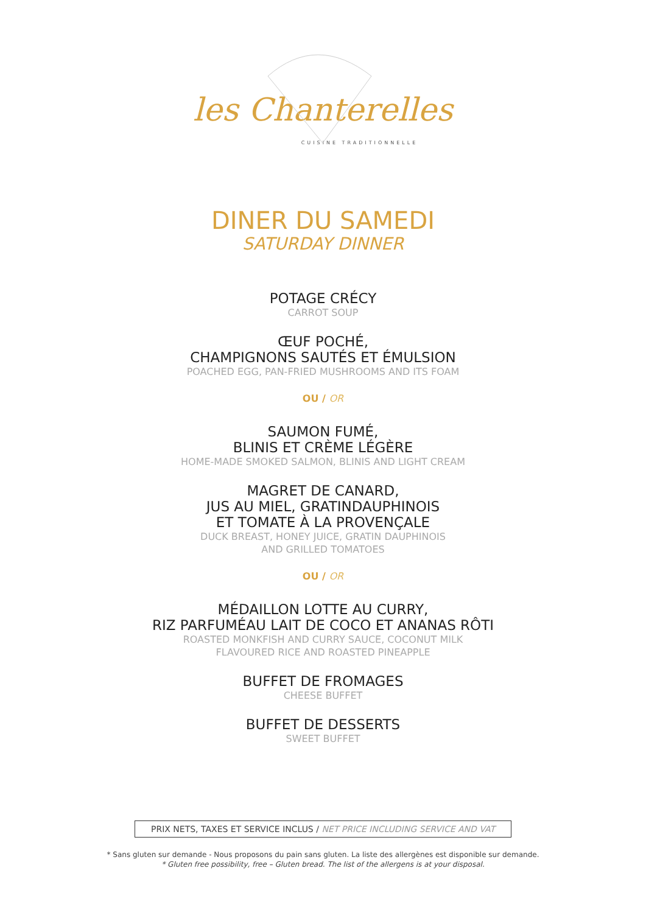les Chanterelles
CUISINE TRADITIONNELLE
DINER DU SAMEDI
SATURDAY DINNER
POTAGE CRÉCY
CARROT SOUP
ŒUF POCHÉ,
CHAMPIGNONS SAUTÉS ET ÉMULSION
POACHED EGG, PAN-FRIED MUSHROOMS AND ITS FOAM
OU / OR
SAUMON FUMÉ,
BLINIS ET CRÈME LÉGÈRE
HOME-MADE SMOKED SALMON, BLINIS AND LIGHT CREAM
MAGRET DE CANARD,
JUS AU MIEL, GRATINDAUPHINOIS
ET TOMATE À LA PROVENÇALE
DUCK BREAST, HONEY JUICE, GRATIN DAUPHINOIS
AND GRILLED TOMATOES
OU / OR
MÉDAILLON LOTTE AU CURRY,
RIZ PARFUMÉAU LAIT DE COCO ET ANANAS RÔTI
ROASTED MONKFISH AND CURRY SAUCE, COCONUT MILK
FLAVOURED RICE AND ROASTED PINEAPPLE
BUFFET DE FROMAGES
CHEESE BUFFET
BUFFET DE DESSERTS
SWEET BUFFET
PRIX NETS, TAXES ET SERVICE INCLUS / NET PRICE INCLUDING SERVICE AND VAT
* Sans gluten sur demande - Nous proposons du pain sans gluten. La liste des allergènes est disponible sur demande.
* Gluten free possibility, free – Gluten bread. The list of the allergens is at your disposal.